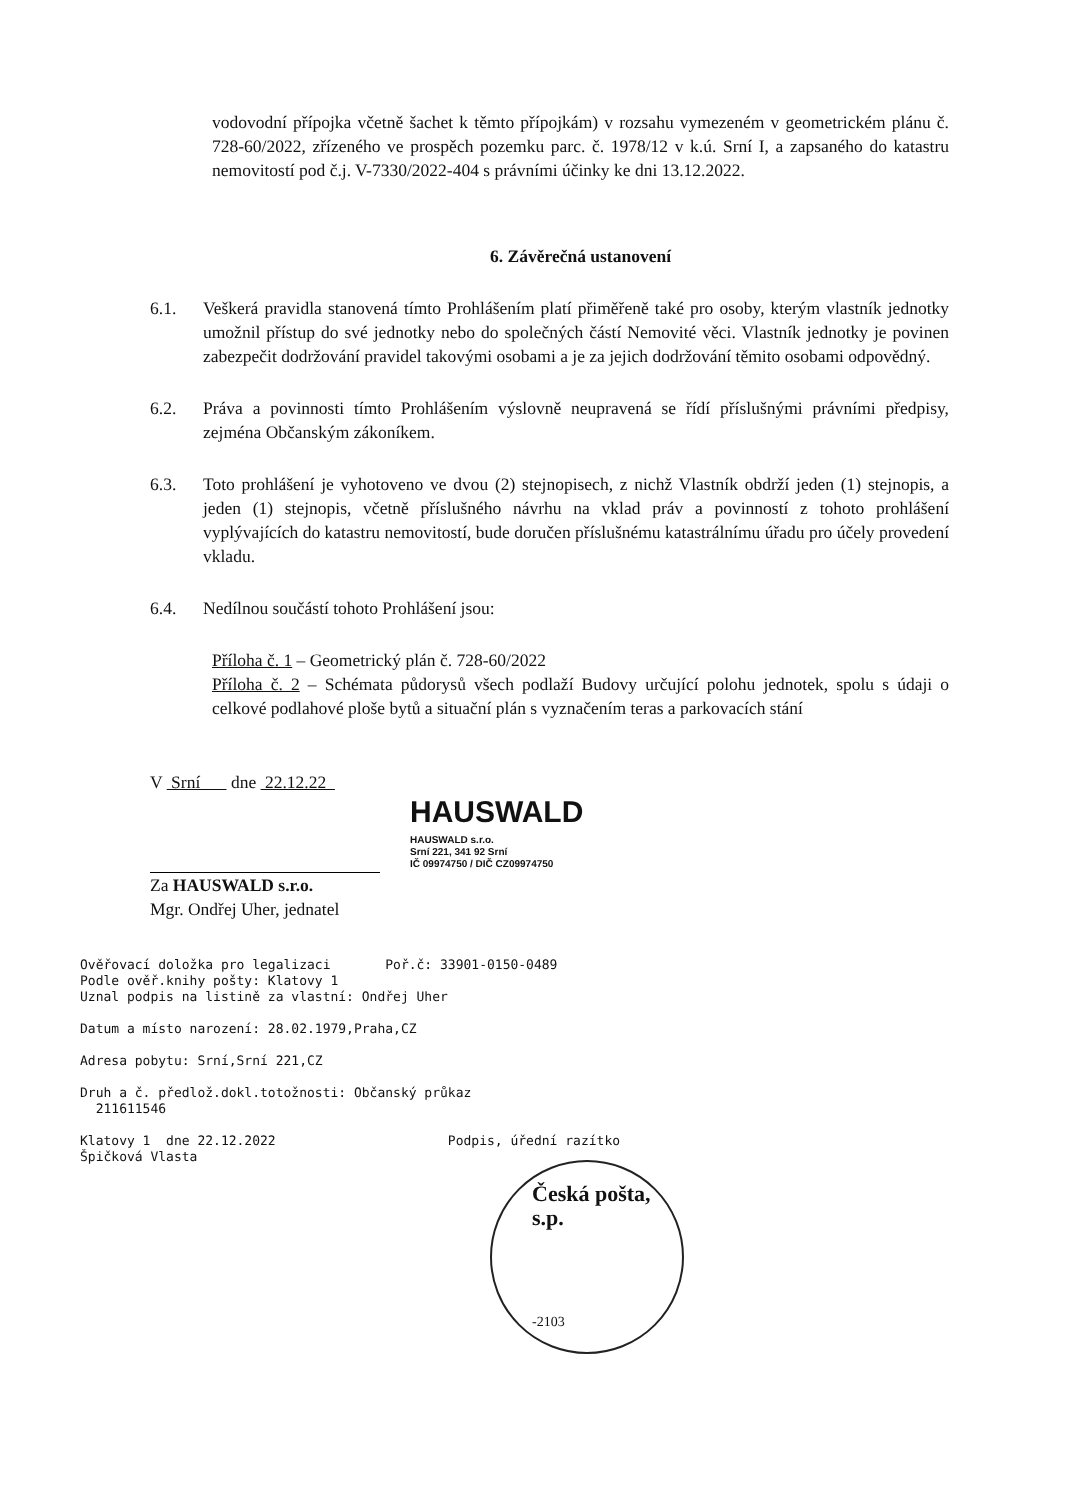vodovodní přípojka včetně šachet k těmto přípojkám) v rozsahu vymezeném v geometrickém plánu č. 728-60/2022, zřízeného ve prospěch pozemku parc. č. 1978/12 v k.ú. Srní I, a zapsaného do katastru nemovitostí pod č.j. V-7330/2022-404 s právními účinky ke dni 13.12.2022.
6. Závěrečná ustanovení
6.1. Veškerá pravidla stanovená tímto Prohlášením platí přiměřeně také pro osoby, kterým vlastník jednotky umožnil přístup do své jednotky nebo do společných částí Nemovité věci. Vlastník jednotky je povinen zabezpečit dodržování pravidel takovými osobami a je za jejich dodržování těmito osobami odpovědný.
6.2. Práva a povinnosti tímto Prohlášením výslovně neupravená se řídí příslušnými právními předpisy, zejména Občanským zákoníkem.
6.3. Toto prohlášení je vyhotoveno ve dvou (2) stejnopisech, z nichž Vlastník obdrží jeden (1) stejnopis, a jeden (1) stejnopis, včetně příslušného návrhu na vklad práv a povinností z tohoto prohlášení vyplývajících do katastru nemovitostí, bude doručen příslušnému katastrálnímu úřadu pro účely provedení vkladu.
6.4. Nedílnou součástí tohoto Prohlášení jsou:
Příloha č. 1 – Geometrický plán č. 728-60/2022
Příloha č. 2 – Schémata půdorysů všech podlaží Budovy určující polohu jednotek, spolu s údaji o celkové podlahové ploše bytů a situační plán s vyznačením teras a parkovacích stání
V Srní dne 22.12.22
Za HAUSWALD s.r.o.
Mgr. Ondřej Uher, jednatel
HAUSWALD
HAUSWALD s.r.o.
Srní 221, 341 92 Srní
IČ 09974750 / DIČ CZ09974750
Ověřovací doložka pro legalizaci Poř.č: 33901-0150-0489
Podle ověř.knihy pošty: Klatovy 1
Uznal podpis na listině za vlastní: Ondřej Uher
Datum a místo narození: 28.02.1979,Praha,CZ
Adresa pobytu: Srní,Srní 221,CZ
Druh a č. předlož.dokl.totožnosti: Občanský průkaz
211611546
Klatovy 1 dne 22.12.2022 Podpis, úřední razítko
Špičková Vlasta
Česká pošta, s.p.
-2103